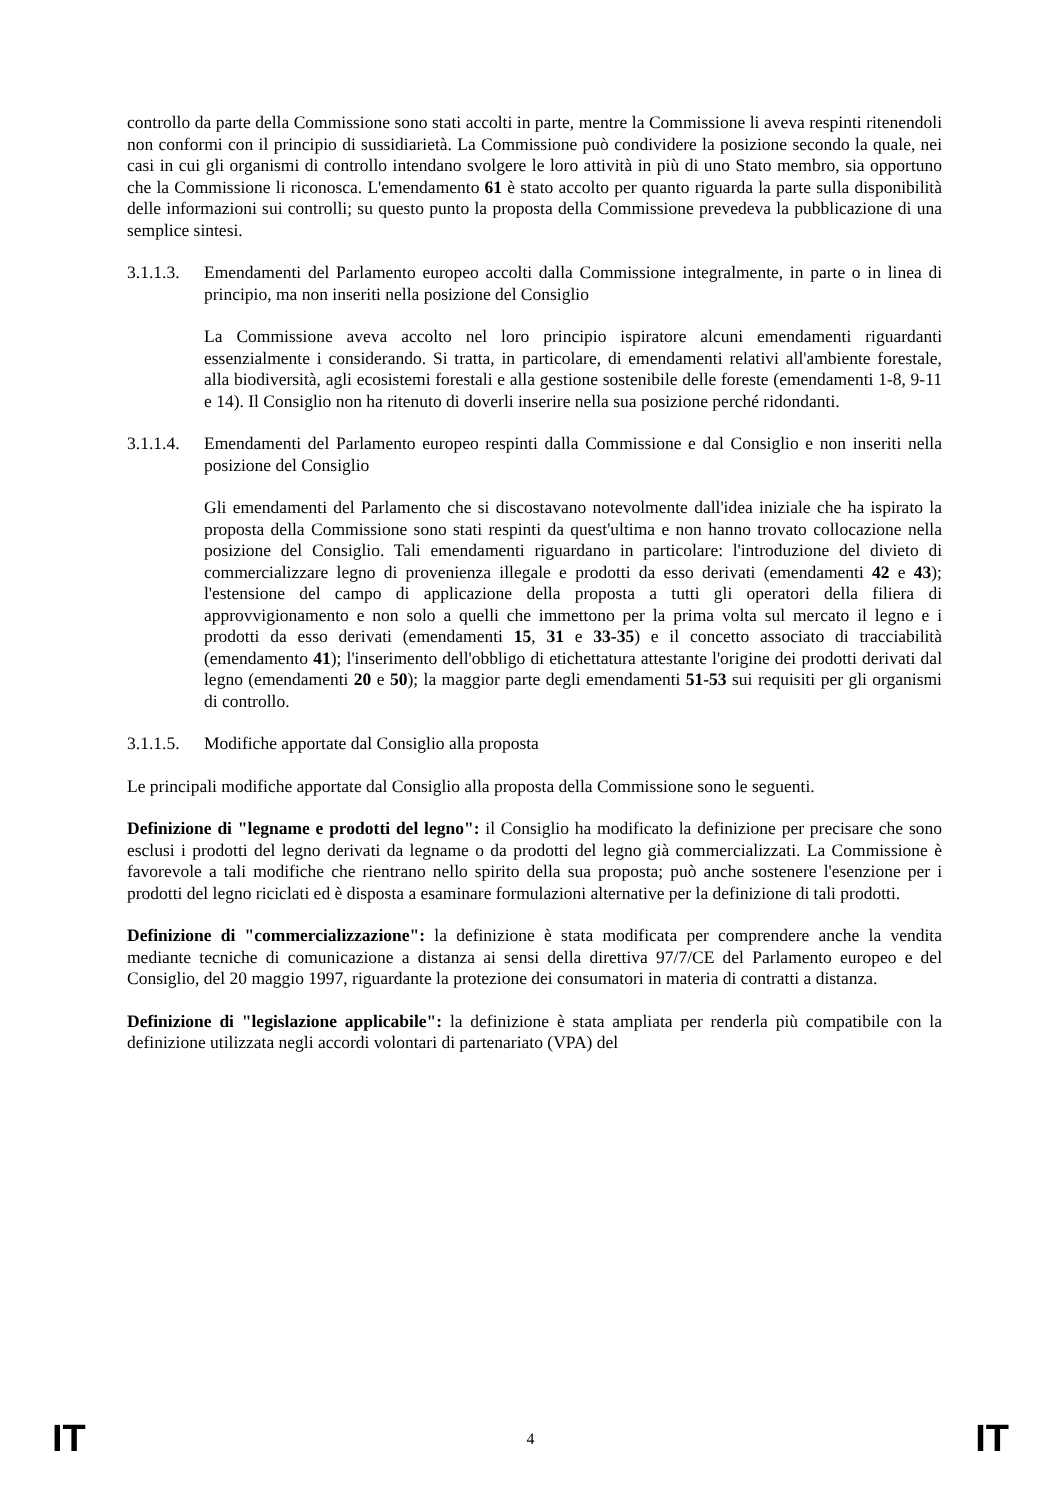controllo da parte della Commissione sono stati accolti in parte, mentre la Commissione li aveva respinti ritenendoli non conformi con il principio di sussidiarietà. La Commissione può condividere la posizione secondo la quale, nei casi in cui gli organismi di controllo intendano svolgere le loro attività in più di uno Stato membro, sia opportuno che la Commissione li riconosca. L'emendamento 61 è stato accolto per quanto riguarda la parte sulla disponibilità delle informazioni sui controlli; su questo punto la proposta della Commissione prevedeva la pubblicazione di una semplice sintesi.
3.1.1.3. Emendamenti del Parlamento europeo accolti dalla Commissione integralmente, in parte o in linea di principio, ma non inseriti nella posizione del Consiglio
La Commissione aveva accolto nel loro principio ispiratore alcuni emendamenti riguardanti essenzialmente i considerando. Si tratta, in particolare, di emendamenti relativi all'ambiente forestale, alla biodiversità, agli ecosistemi forestali e alla gestione sostenibile delle foreste (emendamenti 1-8, 9-11 e 14). Il Consiglio non ha ritenuto di doverli inserire nella sua posizione perché ridondanti.
3.1.1.4. Emendamenti del Parlamento europeo respinti dalla Commissione e dal Consiglio e non inseriti nella posizione del Consiglio
Gli emendamenti del Parlamento che si discostavano notevolmente dall'idea iniziale che ha ispirato la proposta della Commissione sono stati respinti da quest'ultima e non hanno trovato collocazione nella posizione del Consiglio. Tali emendamenti riguardano in particolare: l'introduzione del divieto di commercializzare legno di provenienza illegale e prodotti da esso derivati (emendamenti 42 e 43); l'estensione del campo di applicazione della proposta a tutti gli operatori della filiera di approvvigionamento e non solo a quelli che immettono per la prima volta sul mercato il legno e i prodotti da esso derivati (emendamenti 15, 31 e 33-35) e il concetto associato di tracciabilità (emendamento 41); l'inserimento dell'obbligo di etichettatura attestante l'origine dei prodotti derivati dal legno (emendamenti 20 e 50); la maggior parte degli emendamenti 51-53 sui requisiti per gli organismi di controllo.
3.1.1.5. Modifiche apportate dal Consiglio alla proposta
Le principali modifiche apportate dal Consiglio alla proposta della Commissione sono le seguenti.
Definizione di "legname e prodotti del legno": il Consiglio ha modificato la definizione per precisare che sono esclusi i prodotti del legno derivati da legname o da prodotti del legno già commercializzati. La Commissione è favorevole a tali modifiche che rientrano nello spirito della sua proposta; può anche sostenere l'esenzione per i prodotti del legno riciclati ed è disposta a esaminare formulazioni alternative per la definizione di tali prodotti.
Definizione di "commercializzazione": la definizione è stata modificata per comprendere anche la vendita mediante tecniche di comunicazione a distanza ai sensi della direttiva 97/7/CE del Parlamento europeo e del Consiglio, del 20 maggio 1997, riguardante la protezione dei consumatori in materia di contratti a distanza.
Definizione di "legislazione applicabile": la definizione è stata ampliata per renderla più compatibile con la definizione utilizzata negli accordi volontari di partenariato (VPA) del
IT 4 IT